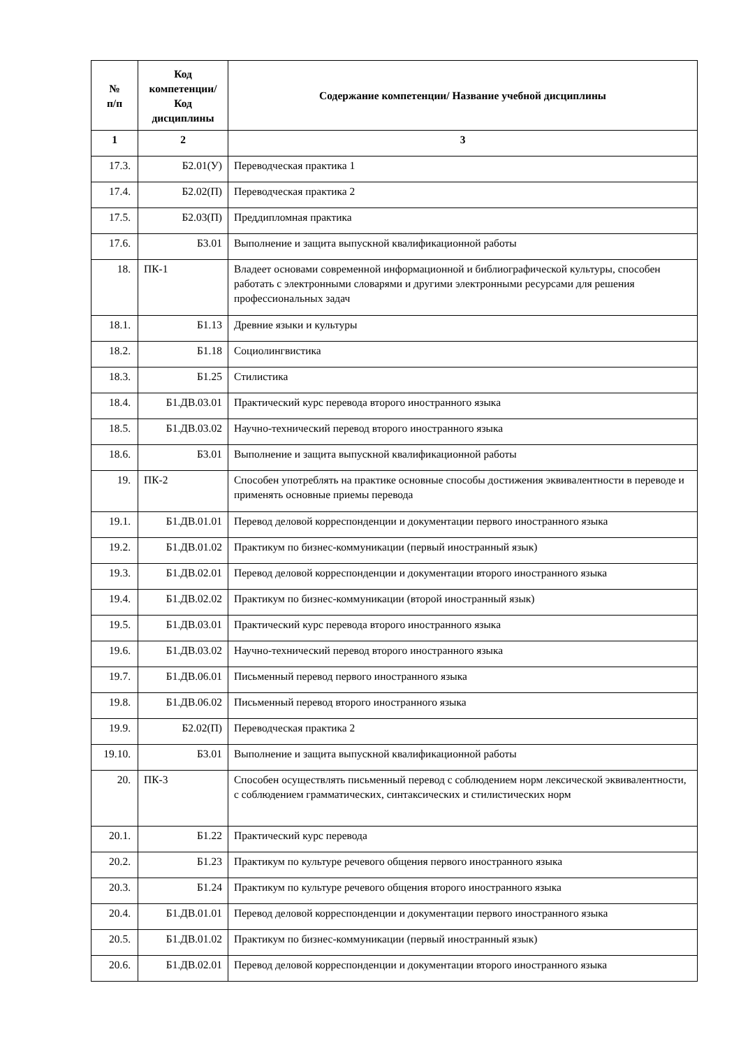| № п/п | Код компетенции/ Код дисциплины | Содержание компетенции/ Название учебной дисциплины |
| --- | --- | --- |
| 1 | 2 | 3 |
| 17.3. | Б2.01(У) | Переводческая практика 1 |
| 17.4. | Б2.02(П) | Переводческая практика 2 |
| 17.5. | Б2.03(П) | Преддипломная практика |
| 17.6. | Б3.01 | Выполнение и защита выпускной квалификационной работы |
| 18. | ПК-1 | Владеет основами современной информационной и библиографической культуры, способен работать с электронными словарями и другими электронными ресурсами для решения профессиональных задач |
| 18.1. | Б1.13 | Древние языки и культуры |
| 18.2. | Б1.18 | Социолингвистика |
| 18.3. | Б1.25 | Стилистика |
| 18.4. | Б1.ДВ.03.01 | Практический курс перевода второго иностранного языка |
| 18.5. | Б1.ДВ.03.02 | Научно-технический перевод второго иностранного языка |
| 18.6. | Б3.01 | Выполнение и защита выпускной квалификационной работы |
| 19. | ПК-2 | Способен употреблять на практике основные способы достижения эквивалентности в переводе и применять основные приемы перевода |
| 19.1. | Б1.ДВ.01.01 | Перевод деловой корреспонденции и документации первого иностранного языка |
| 19.2. | Б1.ДВ.01.02 | Практикум по бизнес-коммуникации (первый иностранный язык) |
| 19.3. | Б1.ДВ.02.01 | Перевод деловой корреспонденции и документации второго иностранного языка |
| 19.4. | Б1.ДВ.02.02 | Практикум по бизнес-коммуникации (второй иностранный язык) |
| 19.5. | Б1.ДВ.03.01 | Практический курс перевода второго иностранного языка |
| 19.6. | Б1.ДВ.03.02 | Научно-технический перевод второго иностранного языка |
| 19.7. | Б1.ДВ.06.01 | Письменный перевод первого иностранного языка |
| 19.8. | Б1.ДВ.06.02 | Письменный перевод второго иностранного языка |
| 19.9. | Б2.02(П) | Переводческая практика 2 |
| 19.10. | Б3.01 | Выполнение и защита выпускной квалификационной работы |
| 20. | ПК-3 | Способен осуществлять письменный перевод с соблюдением норм лексической эквивалентности, с соблюдением грамматических, синтаксических и стилистических норм |
| 20.1. | Б1.22 | Практический курс перевода |
| 20.2. | Б1.23 | Практикум по культуре речевого общения первого иностранного языка |
| 20.3. | Б1.24 | Практикум по культуре речевого общения второго иностранного языка |
| 20.4. | Б1.ДВ.01.01 | Перевод деловой корреспонденции и документации первого иностранного языка |
| 20.5. | Б1.ДВ.01.02 | Практикум по бизнес-коммуникации (первый иностранный язык) |
| 20.6. | Б1.ДВ.02.01 | Перевод деловой корреспонденции и документации второго иностранного языка |